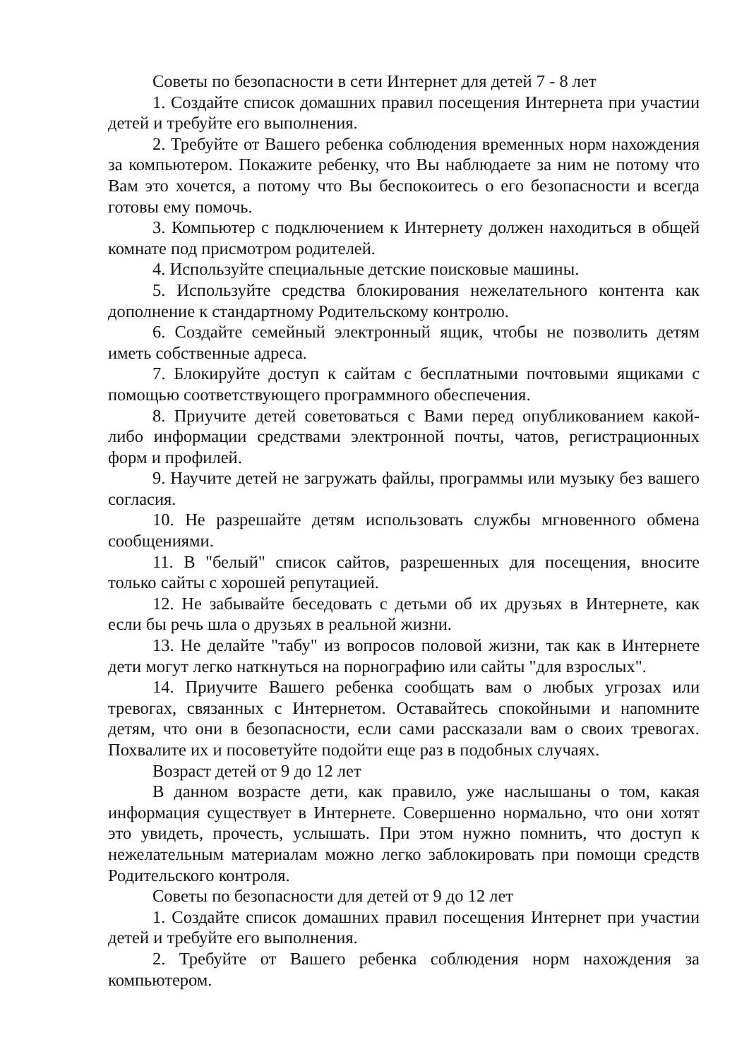Советы по безопасности в сети Интернет для детей 7 - 8 лет
1. Создайте список домашних правил посещения Интернета при участии детей и требуйте его выполнения.
2. Требуйте от Вашего ребенка соблюдения временных норм нахождения за компьютером. Покажите ребенку, что Вы наблюдаете за ним не потому что Вам это хочется, а потому что Вы беспокоитесь о его безопасности и всегда готовы ему помочь.
3. Компьютер с подключением к Интернету должен находиться в общей комнате под присмотром родителей.
4. Используйте специальные детские поисковые машины.
5. Используйте средства блокирования нежелательного контента как дополнение к стандартному Родительскому контролю.
6. Создайте семейный электронный ящик, чтобы не позволить детям иметь собственные адреса.
7. Блокируйте доступ к сайтам с бесплатными почтовыми ящиками с помощью соответствующего программного обеспечения.
8. Приучите детей советоваться с Вами перед опубликованием какой-либо информации средствами электронной почты, чатов, регистрационных форм и профилей.
9. Научите детей не загружать файлы, программы или музыку без вашего согласия.
10. Не разрешайте детям использовать службы мгновенного обмена сообщениями.
11. В "белый" список сайтов, разрешенных для посещения, вносите только сайты с хорошей репутацией.
12. Не забывайте беседовать с детьми об их друзьях в Интернете, как если бы речь шла о друзьях в реальной жизни.
13. Не делайте "табу" из вопросов половой жизни, так как в Интернете дети могут легко наткнуться на порнографию или сайты "для взрослых".
14. Приучите Вашего ребенка сообщать вам о любых угрозах или тревогах, связанных с Интернетом. Оставайтесь спокойными и напомните детям, что они в безопасности, если сами рассказали вам о своих тревогах. Похвалите их и посоветуйте подойти еще раз в подобных случаях.
Возраст детей от 9 до 12 лет
В данном возрасте дети, как правило, уже наслышаны о том, какая информация существует в Интернете. Совершенно нормально, что они хотят это увидеть, прочесть, услышать. При этом нужно помнить, что доступ к нежелательным материалам можно легко заблокировать при помощи средств Родительского контроля.
Советы по безопасности для детей от 9 до 12 лет
1. Создайте список домашних правил посещения Интернет при участии детей и требуйте его выполнения.
2. Требуйте от Вашего ребенка соблюдения норм нахождения за компьютером.